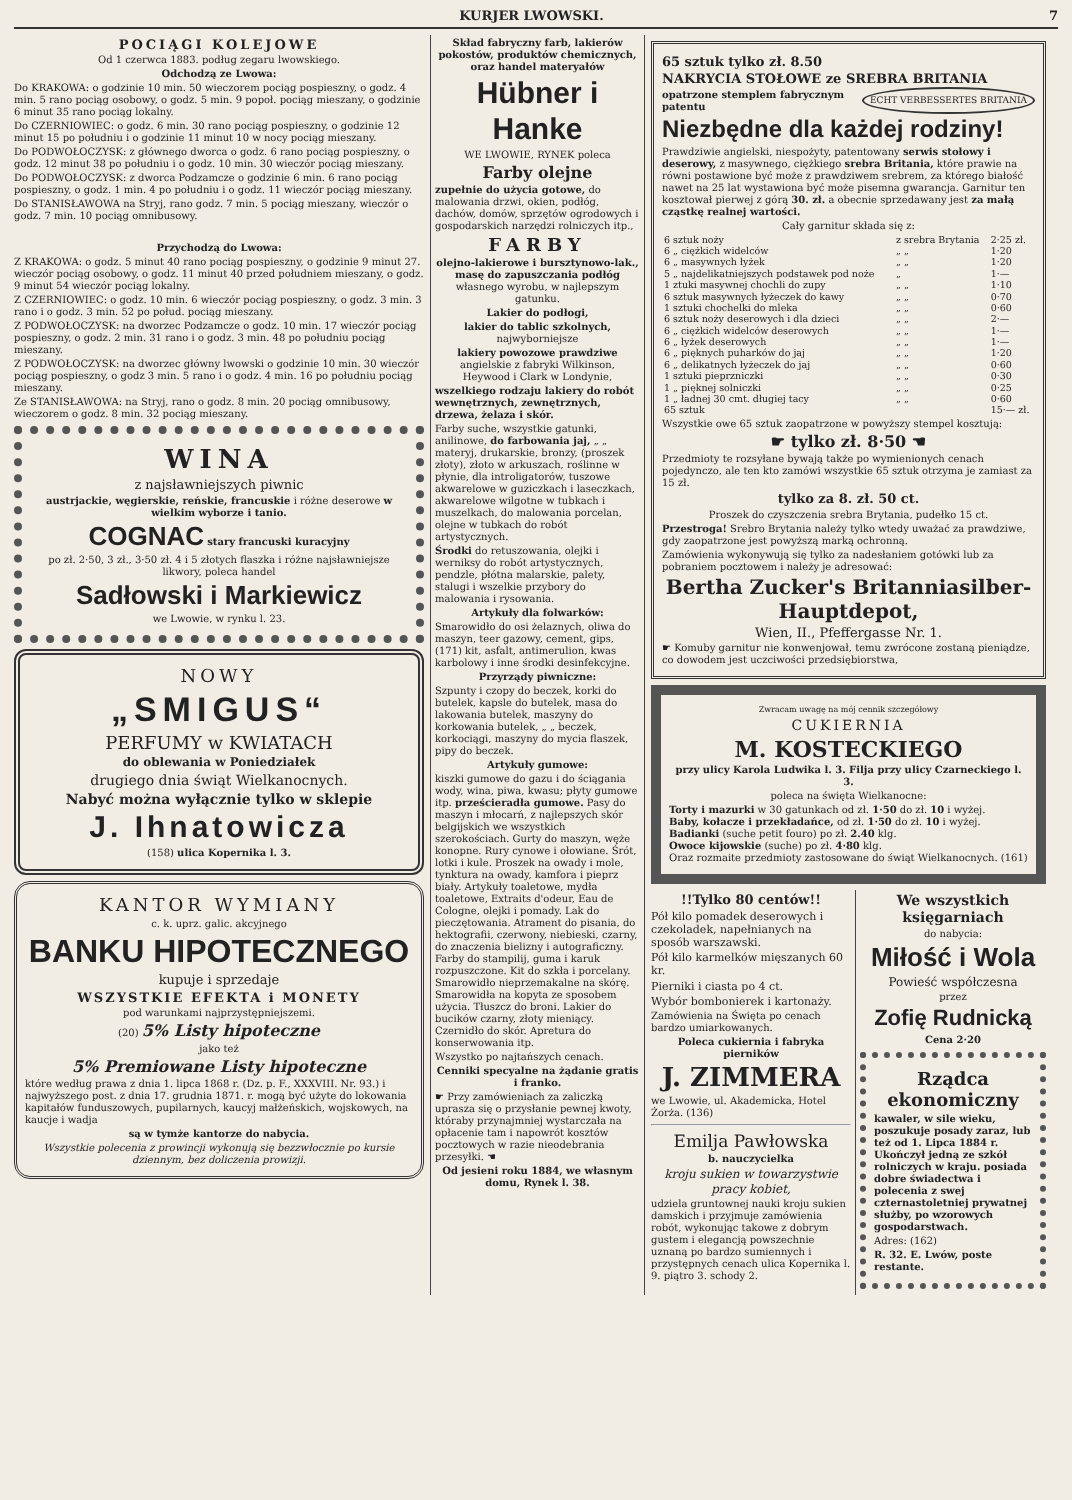KURJER LWOWSKI. 7
POCIĄGI KOLEJOWE
Od 1 czerwca 1883. podług zegaru lwowskiego.
Odchodzą ze Lwowa:
Do KRAKOWA: o godzinie 10 min. 50 wieczorem pociąg pospieszny, o godz. 4 min. 5 rano pociąg osobowy, o godz. 5 min. 9 popoł. pociąg mieszany, o godzinie 6 minut 35 rano pociąg lokalny.
Do CZERNIOWIEC: o godz. 6 min. 30 rano pociąg pospieszny, o godzinie 12 minut 15 po południu i o godzinie 11 minut 10 w nocy pociąg mieszany.
Do PODWOŁOCZYSK: z głównego dworca o godz. 6 rano pociąg pospieszny, o godz. 12 minut 38 po południu i o godz. 10 min. 30 wieczór pociąg mieszany.
Do PODWOŁOCZYSK: z dworca Podzamcze o godzinie 6 min. 6 rano pociąg pospieszny, o godz. 1 min. 4 po południu i o godz. 11 wieczór pociąg mieszany.
Do STANISŁAWOWA na Stryj, rano godz. 7 min. 5 pociąg mieszany, wieczór o godz. 7 min. 10 pociąg omnibusowy.
Przychodzą do Lwowa:
Z KRAKOWA: o godz. 5 minut 40 rano pociąg pospieszny, o godzinie 9 minut 27. wieczór pociąg osobowy, o godz. 11 minut 40 przed południem mieszany, o godz. 9 minut 54 wieczór pociąg lokalny.
Z CZERNIOWIEC: o godz. 10 min. 6 wieczór pociąg pospieszny, o godz. 3 min. 3 rano i o godz. 3 min. 52 po połud. pociąg mieszany.
Z PODWOŁOCZYSK: na dworzec Podzamcze o godz. 10 min. 17 wieczór pociąg pospieszny, o godz. 2 min. 31 rano i o godz. 3 min. 48 po południu pociąg mieszany.
Z PODWOŁOCZYSK: na dworzec główny lwowski o godzinie 10 min. 30 wieczór pociąg pospieszny, o godz 3 min. 5 rano i o godz. 4 min. 16 po południu pociąg mieszany.
Ze STANISŁAWOWA: na Stryj, rano o godz. 8 min. 20 pociąg omnibusowy, wieczorem o godz. 8 min. 32 pociąg mieszany.
WINA
z najsławniejszych piwnic
austrjackie, węgierskie, reńskie, francuskie i różne deserowe w wielkim wyborze i tanio.
COGNAC stary francuski kuracyjny
po zł. 2·50, 3 zł., 3·50 zł. 4 i 5 złotych flaszka i różne najsławniejsze likwory, poleca handel
Sadłowski i Markiewicz
we Lwowie, w rynku l. 23.
NOWY
„SMIGUS“
PERFUMY w KWIATACH
do oblewania w Poniedziałek
drugiego dnia świąt Wielkanocnych.
Nabyć można wyłącznie tylko w sklepie
J. Ihnatowicza
(158) ulica Kopernika l. 3.
KANTOR WYMIANY
c. k. uprz. galic. akcyjnego
BANKU HIPOTECZNEGO
kupuje i sprzedaje
WSZYSTKIE EFEKTA i MONETY
pod warunkami najprzystępniejszemi.
(20) 5% Listy hipoteczne
jako też
5% Premiowane Listy hipoteczne
które według prawa z dnia 1. lipca 1868 r. (Dz. p. F., XXXVIII. Nr. 93.) i najwyższego post. z dnia 17. grudnia 1871. r. mogą być użyte do lokowania kapitałów funduszowych, pupilarnych, kaucyj małżeńskich, wojskowych, na kaucje i wadja
są w tymże kantorze do nabycia.
Wszystkie polecenia z prowincji wykonują się bezzwłocznie po kursie dziennym, bez doliczenia prowizji.
Skład fabryczny farb, lakierów pokostów, produktów chemicznych, oraz handel materyałów
Hübner i Hanke
WE LWOWIE, RYNEK poleca
Farby olejne
zupełnie do użycia gotowe, do malowania drzwi, okien, podłóg, dachów, domów, sprzętów ogrodowych i gospodarskich narzędzi rolniczych itp.,
FARBY
olejno-lakierowe i bursztynowo-lak., masę do zapuszczania podłóg własnego wyrobu, w najlepszym gatunku.
Lakier do podłogi,
lakier do tablic szkolnych, najwyborniejsze
lakiery powozowe prawdziwe angielskie z fabryki Wilkinson, Heywood i Clark w Londynie,
wszelkiego rodzaju lakiery do robót wewnętrznych, zewnętrznych, drzewa, żelaza i skór.
Farby suche, wszystkie gatunki, anilinowe, do farbowania jaj, „ „ materyj, drukarskie, bronzy, (proszek złoty), złoto w arkuszach, roślinne w płynie, dla introligatorów, tuszowe akwarelowe w guziczkach i laseczkach, akwarelowe wilgotne w tubkach i muszelkach, do malowania porcelan, olejne w tubkach do robót artystycznych.
Środki do retuszowania, olejki i werniksy do robót artystycznych, pendzle, płótna malarskie, palety, stalugi i wszelkie przybory do malowania i rysowania.
Artykuły dla folwarków:
Smarowidło do osi żelaznych, oliwa do maszyn, teer gazowy, cement, gips, (171) kit, asfalt, antimerulion, kwas karbolowy i inne środki desinfekcyjne.
Przyrządy piwniczne:
Szpunty i czopy do beczek, korki do butelek, kapsle do butelek, masa do lakowania butelek, maszyny do korkowania butelek, „ „ beczek, korkociągi, maszyny do mycia flaszek, pipy do beczek.
Artykuły gumowe:
kiszki gumowe do gazu i do ściągania wody, wina, piwa, kwasu; płyty gumowe itp. prześcieradła gumowe. Pasy do maszyn i młocarń, z najlepszych skór belgijskich we wszystkich szerokościach. Gurty do maszyn, węże konopne. Rury cynowe i ołowiane. Śrót, lotki i kule. Proszek na owady i mole, tynktura na owady, kamfora i pieprz biały. Artykuły toaletowe, mydła toaletowe, Extraits d'odeur, Eau de Cologne, olejki i pomady. Lak do pieczętowania. Atrament do pisania, do hektografii, czerwony, niebieski, czarny, do znaczenia bielizny i autograficzny. Farby do stampilij, guma i karuk rozpuszczone. Kit do szkła i porcelany. Smarowidło nieprzemakalne na skórę. Smarowidła na kopyta ze sposobem użycia. Tłuszcz do broni. Lakier do bucików czarny, złoty mieniący. Czernidło do skór. Apretura do konserwowania itp.
Wszystko po najtańszych cenach.
Cenniki specyalne na żądanie gratis i franko.
☛ Przy zamówieniach za zaliczką uprasza się o przysłanie pewnej kwoty, któraby przynajmniej wystarczała na opłacenie tam i napowrót kosztów pocztowych w razie nieodebrania przesyłki. ☚
Od jesieni roku 1884, we własnym domu, Rynek l. 38.
65 sztuk tylko zł. 8.50
NAKRYCIA STOŁOWE ze SREBRA BRITANIA ECHT VERBESSERTES BRITANIA
opatrzone stemplem fabrycznym patentu
Niezbędne dla każdej rodziny!
Prawdziwie angielski, niespożyty, patentowany serwis stołowy i deserowy, z masywnego, ciężkiego srebra Britania, które prawie na równi postawione być może z prawdziwem srebrem, za którego białość nawet na 25 lat wystawiona być może pisemna gwarancja. Garnitur ten kosztował pierwej z górą 30. zł. a obecnie sprzedawany jest za małą cząstkę realnej wartości.
Cały garnitur składa się z:
| 6 sztuk noży | z srebra Brytania | 2·25 zł. |
| 6 „ ciężkich widelców | „ „ | 1·20 |
| 6 „ masywnych łyżek | „ „ | 1·20 |
| 5 „ najdelikatniejszych podstawek pod noże | „ | 1·— |
| 1 ztuki masywnej chochli do zupy | „ „ | 1·10 |
| 6 sztuk masywnych łyżeczek do kawy | „ „ | 0·70 |
| 1 sztuki chochelki do mleka | „ „ | 0·60 |
| 6 sztuk noży deserowych i dla dzieci | „ „ | 2·— |
| 6 „ ciężkich widelców deserowych | „ „ | 1·— |
| 6 „ łyżek deserowych | „ „ | 1·— |
| 6 „ pięknych puharków do jaj | „ „ | 1·20 |
| 6 „ delikatnych łyżeczek do jaj | „ „ | 0·60 |
| 1 sztuki pieprzniczki | „ „ | 0·30 |
| 1 „ pięknej solniczki | „ „ | 0·25 |
| 1 „ ładnej 30 cmt. długiej tacy | „ „ | 0·60 |
| 65 sztuk | | 15·— zł. |
Wszystkie owe 65 sztuk zaopatrzone w powyższy stempel kosztują:
☛ tylko zł. 8·50 ☚
Przedmioty te rozsyłane bywają także po wymienionych cenach pojedynczo, ale ten kto zamówi wszystkie 65 sztuk otrzyma je zamiast za 15 zł.
tylko za 8. zł. 50 ct.
Proszek do czyszczenia srebra Brytania, pudełko 15 ct.
Przestroga! Srebro Brytania należy tylko wtedy uważać za prawdziwe, gdy zaopatrzone jest powyższą marką ochronną.
Zamówienia wykonywują się tylko za nadesłaniem gotówki lub za pobraniem pocztowem i należy je adresować:
Bertha Zucker's Britanniasilber-Hauptdepot,
Wien, II., Pfeffergasse Nr. 1.
☛ Komuby garnitur nie konwenjował, temu zwrócone zostaną pieniądze, co dowodem jest uczciwości przedsiębiorstwa,
Zwracam uwagę na mój cennik szczegółowy
CUKIERNIA
M. KOSTECKIEGO
przy ulicy Karola Ludwika l. 3. Filja przy ulicy Czarneckiego l. 3.
poleca na święta Wielkanocne:
Torty i mazurki w 30 gatunkach od zł. 1·50 do zł. 10 i wyżej.
Baby, kołacze i przekładańce, od zł. 1·50 do zł. 10 i wyżej.
Badianki (suche petit fouro) po zł. 2.40 klg.
Owoce kijowskie (suche) po zł. 4·80 klg.
Oraz rozmaite przedmioty zastosowane do świąt Wielkanocnych. (161)
!!Tylko 80 centów!!
Pół kilo pomadek deserowych i czekoladek, napełnianych na sposób warszawski.
Pół kilo karmelków mięszanych 60 kr.
Pierniki i ciasta po 4 ct.
Wybór bombonierek i kartonaży.
Zamówienia na Święta po cenach bardzo umiarkowanych.
Poleca cukiernia i fabryka pierników
J. ZIMMERA
we Lwowie, ul. Akademicka, Hotel Żorża. (136)
Emilja Pawłowska
b. nauczycielka
kroju sukien w towarzystwie pracy kobiet,
udziela gruntownej nauki kroju sukien damskich i przyjmuje zamówienia robót, wykonując takowe z dobrym gustem i elegancją powszechnie uznaną po bardzo sumiennych i przystępnych cenach ulica Kopernika l. 9. piątro 3. schody 2.
We wszystkich księgarniach
do nabycia:
Miłość i Wola
Powieść współczesna
przez
Zofię Rudnicką
Cena 2·20
Rządca ekonomiczny
kawaler, w sile wieku, poszukuje posady zaraz, lub też od 1. Lipca 1884 r. Ukończył jedną ze szkół rolniczych w kraju. posiada dobre świadectwa i polecenia z swej czternastoletniej prywatnej służby, po wzorowych gospodarstwach.
Adres: (162)
R. 32. E. Lwów, poste restante.